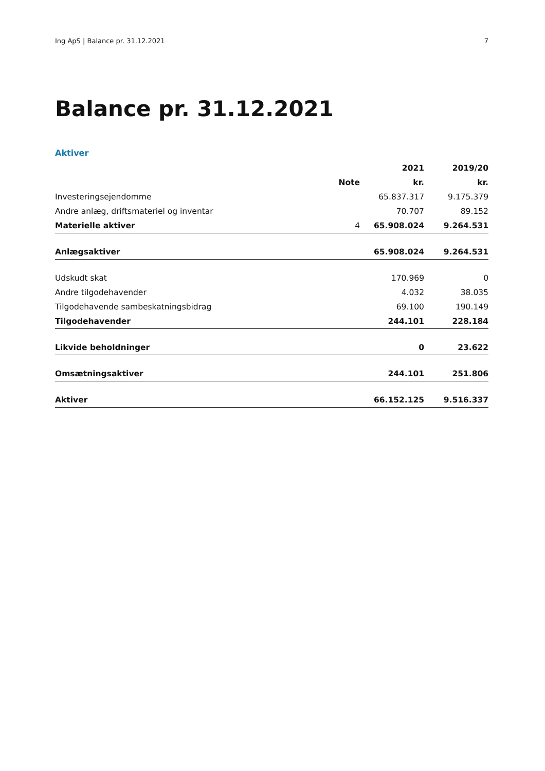Ing ApS | Balance pr. 31.12.2021 7
Balance pr. 31.12.2021
Aktiver
| | | 2021 | 2019/20 |
| --- | --- | --- | --- |
| | Note | kr. | kr. |
| Investeringsejendomme | | 65.837.317 | 9.175.379 |
| Andre anlæg, driftsmateriel og inventar | | 70.707 | 89.152 |
| Materielle aktiver | 4 | 65.908.024 | 9.264.531 |
| Anlægsaktiver | | 65.908.024 | 9.264.531 |
| Udskudt skat | | 170.969 | 0 |
| Andre tilgodehavender | | 4.032 | 38.035 |
| Tilgodehavende sambeskatningsbidrag | | 69.100 | 190.149 |
| Tilgodehavender | | 244.101 | 228.184 |
| Likvide beholdninger | | 0 | 23.622 |
| Omsætningsaktiver | | 244.101 | 251.806 |
| Aktiver | | 66.152.125 | 9.516.337 |